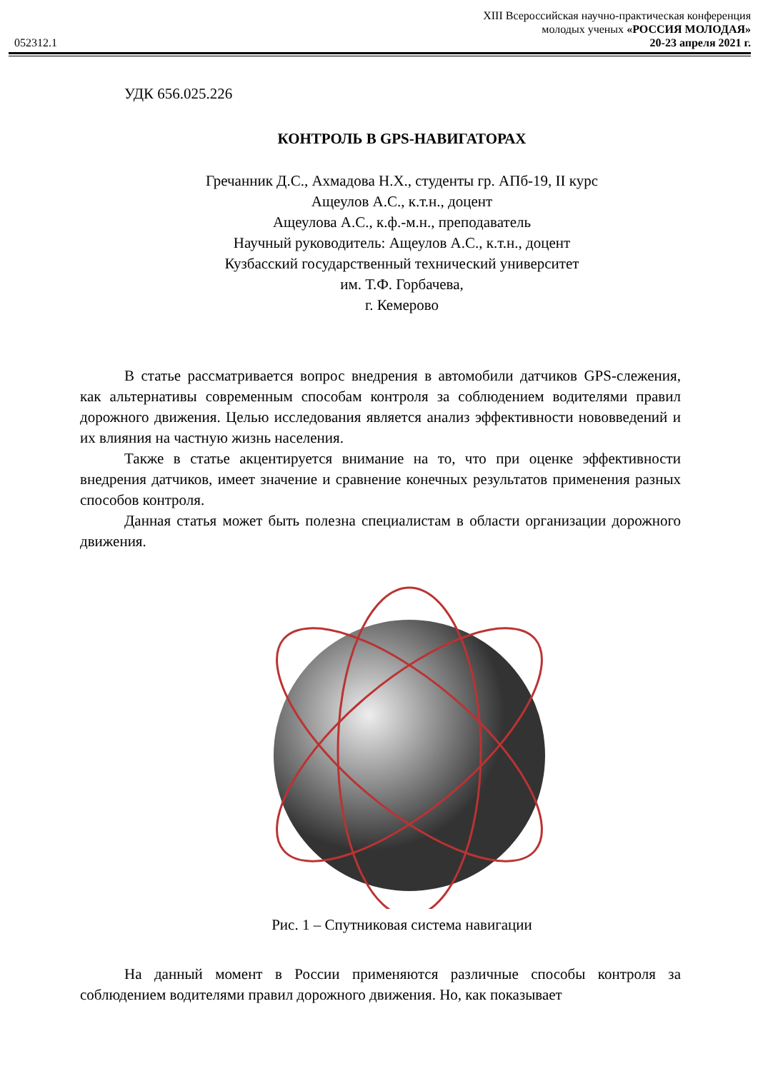052312.1
XIII Всероссийская научно-практическая конференция
молодых ученых «РОССИЯ МОЛОДАЯ»
20-23 апреля 2021 г.
УДК 656.025.226
КОНТРОЛЬ В GPS-НАВИГАТОРАХ
Гречанник Д.С., Ахмадова Н.Х., студенты гр. АПб-19, II курс
Ащеулов А.С., к.т.н., доцент
Ащеулова А.С., к.ф.-м.н., преподаватель
Научный руководитель: Ащеулов А.С., к.т.н., доцент
Кузбасский государственный технический университет
им. Т.Ф. Горбачева,
г. Кемерово
В статье рассматривается вопрос внедрения в автомобили датчиков GPS-слежения, как альтернативы современным способам контроля за соблюдением водителями правил дорожного движения. Целью исследования является анализ эффективности нововведений и их влияния на частную жизнь населения.
Также в статье акцентируется внимание на то, что при оценке эффективности внедрения датчиков, имеет значение и сравнение конечных результатов применения разных способов контроля.
Данная статья может быть полезна специалистам в области организации дорожного движения.
Рис. 1 – Спутниковая система навигации
На данный момент в России применяются различные способы контроля за соблюдением водителями правил дорожного движения. Но, как показывает